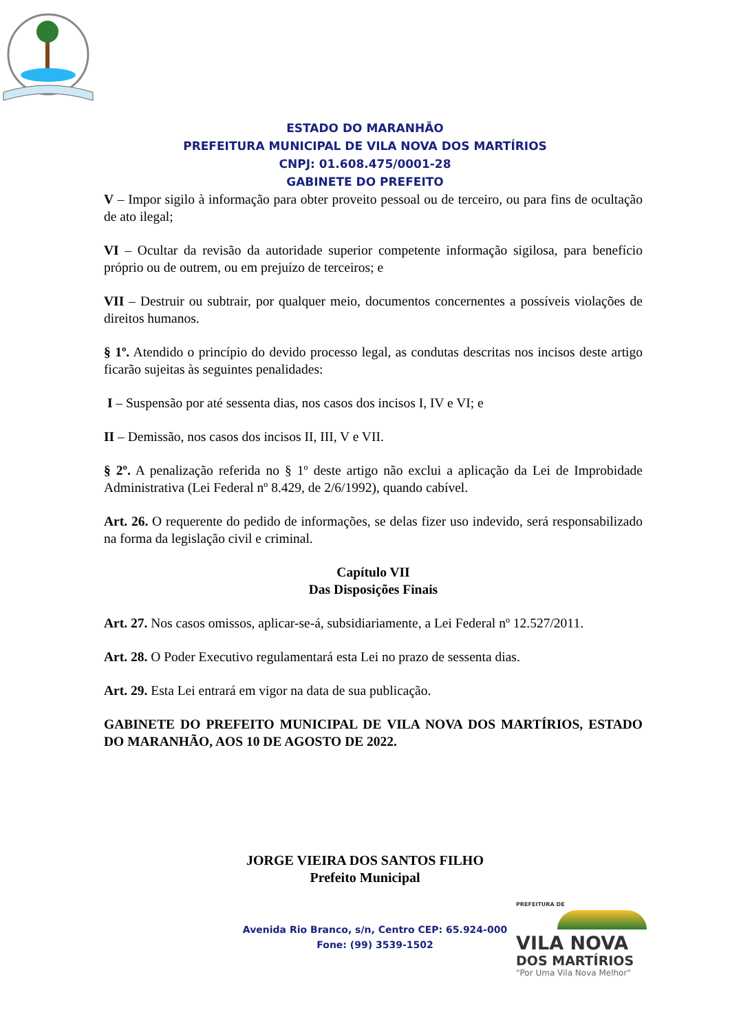ESTADO DO MARANHÃO
PREFEITURA MUNICIPAL DE VILA NOVA DOS MARTÍRIOS
CNPJ: 01.608.475/0001-28
GABINETE DO PREFEITO
V – Impor sigilo à informação para obter proveito pessoal ou de terceiro, ou para fins de ocultação de ato ilegal;
VI – Ocultar da revisão da autoridade superior competente informação sigilosa, para benefício próprio ou de outrem, ou em prejuízo de terceiros; e
VII – Destruir ou subtrair, por qualquer meio, documentos concernentes a possíveis violações de direitos humanos.
§ 1º. Atendido o princípio do devido processo legal, as condutas descritas nos incisos deste artigo ficarão sujeitas às seguintes penalidades:
I – Suspensão por até sessenta dias, nos casos dos incisos I, IV e VI; e
II – Demissão, nos casos dos incisos II, III, V e VII.
§ 2º. A penalização referida no § 1º deste artigo não exclui a aplicação da Lei de Improbidade Administrativa (Lei Federal nº 8.429, de 2/6/1992), quando cabível.
Art. 26. O requerente do pedido de informações, se delas fizer uso indevido, será responsabilizado na forma da legislação civil e criminal.
Capítulo VII
Das Disposições Finais
Art. 27. Nos casos omissos, aplicar-se-á, subsidiariamente, a Lei Federal nº 12.527/2011.
Art. 28. O Poder Executivo regulamentará esta Lei no prazo de sessenta dias.
Art. 29. Esta Lei entrará em vigor na data de sua publicação.
GABINETE DO PREFEITO MUNICIPAL DE VILA NOVA DOS MARTÍRIOS, ESTADO DO MARANHÃO, AOS 10 DE AGOSTO DE 2022.
JORGE VIEIRA DOS SANTOS FILHO
Prefeito Municipal
Avenida Rio Branco, s/n, Centro CEP: 65.924-000
Fone: (99) 3539-1502
PREFEITURA DE
VILA NOVA
DOS MARTÍRIOS
"Por Uma Vila Nova Melhor"